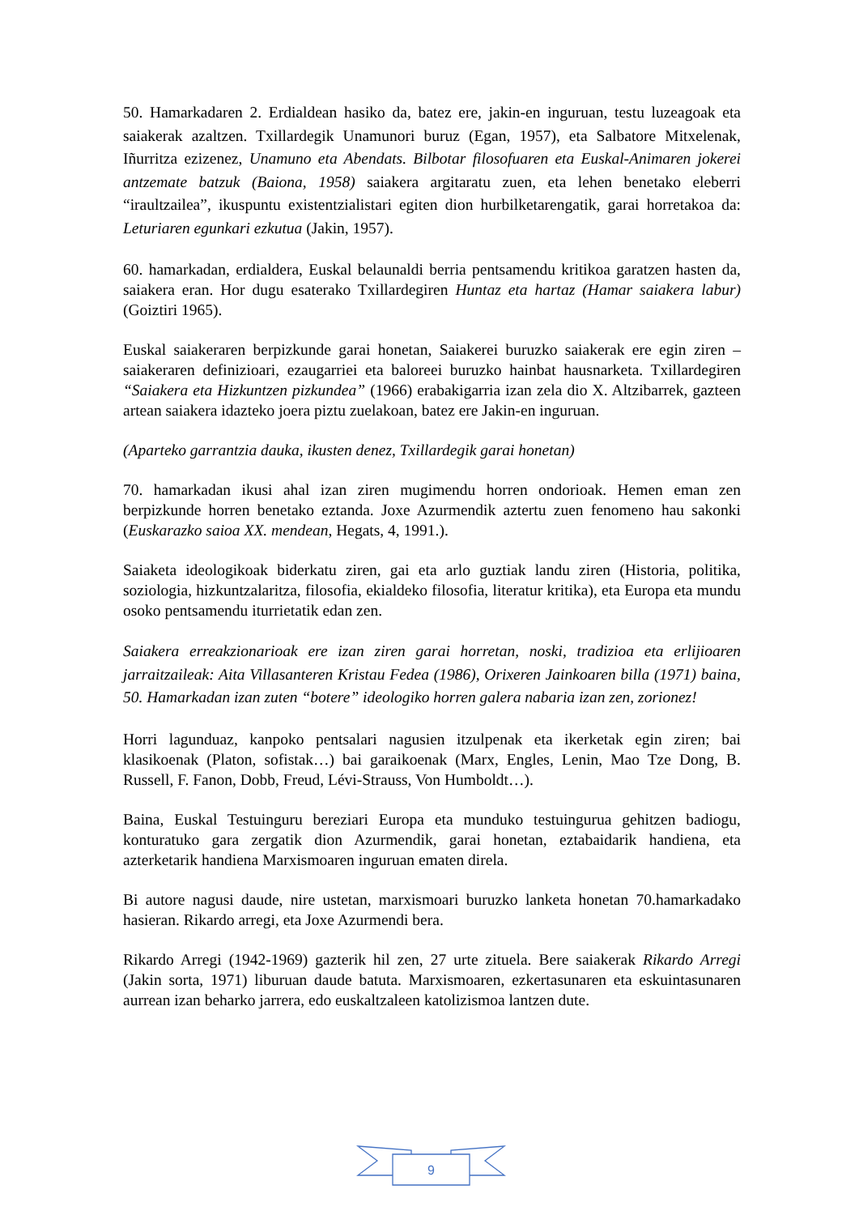50. Hamarkadaren 2. Erdialdean hasiko da, batez ere, jakin-en inguruan, testu luzeagoak eta saiakerak azaltzen. Txillardegik Unamunori buruz (Egan, 1957), eta Salbatore Mitxelenak, Iñurritza ezizenez, Unamuno eta Abendats. Bilbotar filosofuaren eta Euskal-Animaren jokerei antzemate batzuk (Baiona, 1958) saiakera argitaratu zuen, eta lehen benetako eleberri “iraultzailea”, ikuspuntu existentzialistari egiten dion hurbilketarengatik, garai horretakoa da: Leturiaren egunkari ezkutua (Jakin, 1957).
60. hamarkadan, erdialdera, Euskal belaunaldi berria pentsamendu kritikoa garatzen hasten da, saiakera eran. Hor dugu esaterako Txillardegiren Huntaz eta hartaz (Hamar saiakera labur) (Goiztiri 1965).
Euskal saiakeraren berpizkunde garai honetan, Saiakerei buruzko saiakerak ere egin ziren –saiakeraren definizioari, ezaugarriei eta baloreei buruzko hainbat hausnarketa. Txillardegiren “Saiakera eta Hizkuntzen pizkundea” (1966) erabakigarria izan zela dio X. Altzibarrek, gazteen artean saiakera idazteko joera piztu zuelakoan, batez ere Jakin-en inguruan.
(Aparteko garrantzia dauka, ikusten denez, Txillardegik garai honetan)
70. hamarkadan ikusi ahal izan ziren mugimendu horren ondorioak. Hemen eman zen berpizkunde horren benetako eztanda. Joxe Azurmendik aztertu zuen fenomeno hau sakonki (Euskarazko saioa XX. mendean, Hegats, 4, 1991.).
Saiaketa ideologikoak biderkatu ziren, gai eta arlo guztiak landu ziren (Historia, politika, soziologia, hizkuntzalaritza, filosofia, ekialdeko filosofia, literatur kritika), eta Europa eta mundu osoko pentsamendu iturrietatik edan zen.
Saiakera erreakzionarioak ere izan ziren garai horretan, noski, tradizioa eta erlijioaren jarraitzaileak: Aita Villasanteren Kristau Fedea (1986), Orixeren Jainkoaren billa (1971) baina, 50. Hamarkadan izan zuten “botere” ideologiko horren galera nabaria izan zen, zorionez!
Horri lagunduaz, kanpoko pentsalari nagusien itzulpenak eta ikerketak egin ziren; bai klasikoenak (Platon, sofistak…) bai garaikoenak (Marx, Engles, Lenin, Mao Tze Dong, B. Russell, F. Fanon, Dobb, Freud, Lévi-Strauss, Von Humboldt…).
Baina, Euskal Testuinguru bereziari Europa eta munduko testuingurua gehitzen badiogu, konturatuko gara zergatik dion Azurmendik, garai honetan, eztabaidarik handiena, eta azterketarik handiena Marxismoaren inguruan ematen direla.
Bi autore nagusi daude, nire ustetan, marxismoari buruzko lanketa honetan 70.hamarkadako hasieran. Rikardo arregi, eta Joxe Azurmendi bera.
Rikardo Arregi (1942-1969) gazterik hil zen, 27 urte zituela. Bere saiakerak Rikardo Arregi (Jakin sorta, 1971) liburuan daude batuta. Marxismoaren, ezkertasunaren eta eskuintasunaren aurrean izan beharko jarrera, edo euskaltzaleen katolizismoa lantzen dute.
9